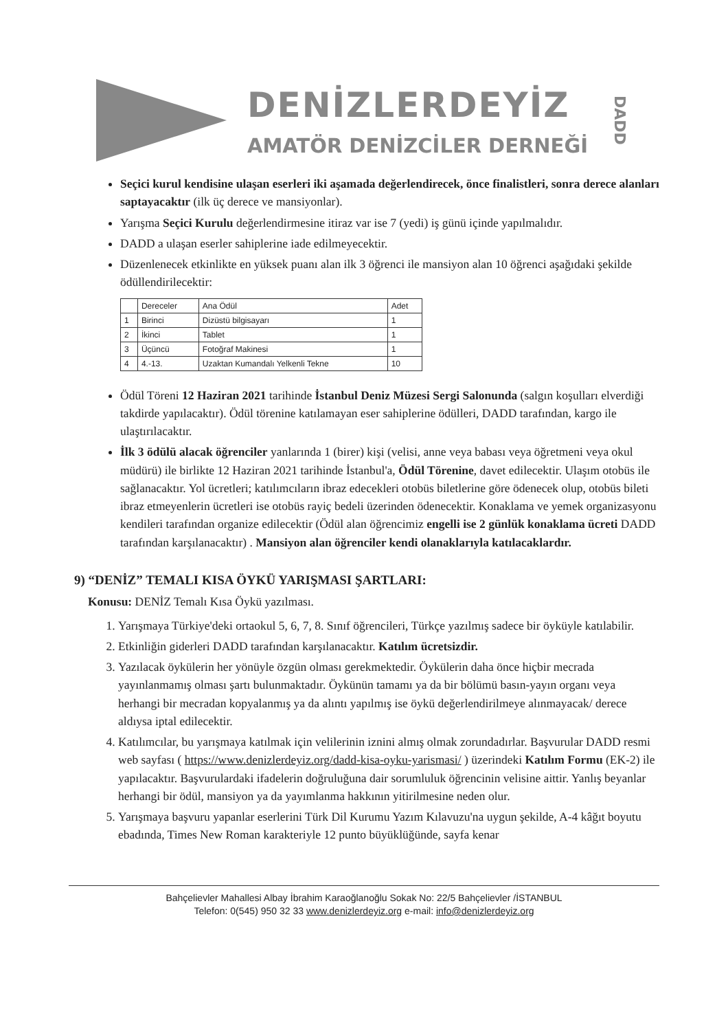DENİZLERDEYİZ
AMATÖR DENİZCİLER DERNEĞİ
DADD
Seçici kurul kendisine ulaşan eserleri iki aşamada değerlendirecek, önce finalistleri, sonra derece alanları saptayacaktır (ilk üç derece ve mansiyonlar).
Yarışma Seçici Kurulu değerlendirmesine itiraz var ise 7 (yedi) iş günü içinde yapılmalıdır.
DADD a ulaşan eserler sahiplerine iade edilmeyecektir.
Düzenlenecek etkinlikte en yüksek puanı alan ilk 3 öğrenci ile mansiyon alan 10 öğrenci aşağıdaki şekilde ödüllendirilecektir:
| | Dereceler | Ana Ödül | Adet |
| --- | --- | --- | --- |
| 1 | Birinci | Dizüstü bilgisayarı | 1 |
| 2 | İkinci | Tablet | 1 |
| 3 | Üçüncü | Fotoğraf Makinesi | 1 |
| 4 | 4.-13. | Uzaktan Kumandalı Yelkenli Tekne | 10 |
Ödül Töreni 12 Haziran 2021 tarihinde İstanbul Deniz Müzesi Sergi Salonunda (salgın koşulları elverdiği takdirde yapılacaktır). Ödül törenine katılamayan eser sahiplerine ödülleri, DADD tarafından, kargo ile ulaştırılacaktır.
İlk 3 ödülü alacak öğrenciler yanlarında 1 (birer) kişi (velisi, anne veya babası veya öğretmeni veya okul müdürü) ile birlikte 12 Haziran 2021 tarihinde İstanbul'a, Ödül Törenine, davet edilecektir. Ulaşım otobüs ile sağlanacaktır. Yol ücretleri; katılımcıların ibraz edecekleri otobüs biletlerine göre ödenecek olup, otobüs bileti ibraz etmeyenlerin ücretleri ise otobüs rayiç bedeli üzerinden ödenecektir. Konaklama ve yemek organizasyonu kendileri tarafından organize edilecektir (Ödül alan öğrencimiz engelli ise 2 günlük konaklama ücreti DADD tarafından karşılanacaktır) . Mansiyon alan öğrenciler kendi olanaklarıyla katılacaklardır.
9) “DENİZ” TEMALI KISA ÖYKÜ YARIŞMASI ŞARTLARI:
Konusu: DENİZ Temalı Kısa Öykü yazılması.
1. Yarışmaya Türkiye'deki ortaokul 5, 6, 7, 8. Sınıf öğrencileri, Türkçe yazılmış sadece bir öyküyle katılabilir.
2. Etkinliğin giderleri DADD tarafından karşılanacaktır. Katılım ücretsizdir.
3. Yazılacak öykülerin her yönüyle özgün olması gerekmektedir. Öykülerin daha önce hiçbir mecrada yayınlanmamış olması şartı bulunmaktadır. Öykünün tamamı ya da bir bölümü basın-yayın organı veya herhangi bir mecradan kopyalanmış ya da alıntı yapılmış ise öykü değerlendirilmeye alınmayacak/ derece aldıysa iptal edilecektir.
4. Katılımcılar, bu yarışmaya katılmak için velilerinin iznini almış olmak zorundadırlar. Başvurular DADD resmi web sayfası ( https://www.denizlerdeyiz.org/dadd-kisa-oyku-yarismasi/ ) üzerindeki Katılım Formu (EK-2) ile yapılacaktır. Başvurulardaki ifadelerin doğruluğuna dair sorumluluk öğrencinin velisine aittir. Yanlış beyanlar herhangi bir ödül, mansiyon ya da yayımlanma hakkının yitirilmesine neden olur.
5. Yarışmaya başvuru yapanlar eserlerini Türk Dil Kurumu Yazım Kılavuzu'na uygun şekilde, A-4 kâğıt boyutu ebadında, Times New Roman karakteriyle 12 punto büyüklüğünde, sayfa kenar
Bahçelievler Mahallesi Albay İbrahim Karaoğlanoğlu Sokak No: 22/5 Bahçelievler /İSTANBUL
Telefon: 0(545) 950 32 33 www.denizlerdeyiz.org e-mail: info@denizlerdeyiz.org